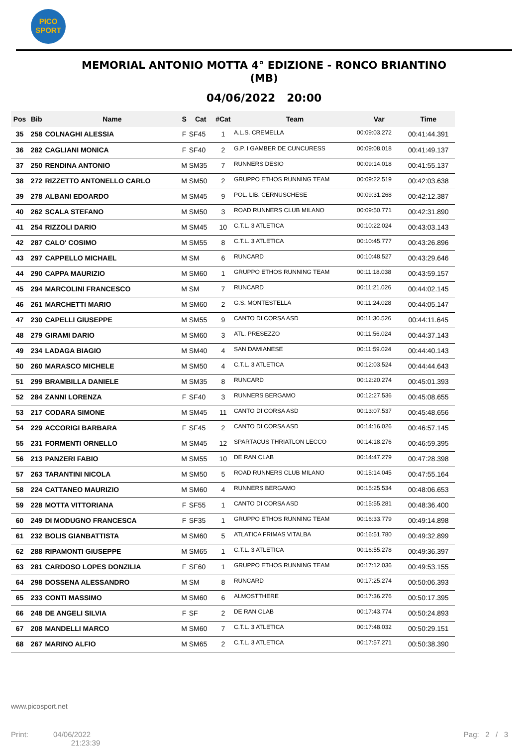PICO
SPORT
MEMORIAL ANTONIO MOTTA 4° EDIZIONE - RONCO BRIANTINO (MB)
04/06/2022 20:00
| Pos | Bib | Name | S | Cat | #Cat | Team | Var | Time |
| --- | --- | --- | --- | --- | --- | --- | --- | --- |
| 35 | 258 | COLNAGHI ALESSIA | F | SF45 | 1 | A.L.S. CREMELLA | 00:09:03.272 | 00:41:44.391 |
| 36 | 282 | CAGLIANI MONICA | F | SF40 | 2 | G.P. I GAMBER DE CUNCURESS | 00:09:08.018 | 00:41:49.137 |
| 37 | 250 | RENDINA ANTONIO | M | SM35 | 7 | RUNNERS DESIO | 00:09:14.018 | 00:41:55.137 |
| 38 | 272 | RIZZETTO ANTONELLO CARLO | M | SM50 | 2 | GRUPPO ETHOS RUNNING TEAM | 00:09:22.519 | 00:42:03.638 |
| 39 | 278 | ALBANI EDOARDO | M | SM45 | 9 | POL. LIB. CERNUSCHESE | 00:09:31.268 | 00:42:12.387 |
| 40 | 262 | SCALA STEFANO | M | SM50 | 3 | ROAD RUNNERS CLUB MILANO | 00:09:50.771 | 00:42:31.890 |
| 41 | 254 | RIZZOLI DARIO | M | SM45 | 10 | C.T.L. 3 ATLETICA | 00:10:22.024 | 00:43:03.143 |
| 42 | 287 | CALO' COSIMO | M | SM55 | 8 | C.T.L. 3 ATLETICA | 00:10:45.777 | 00:43:26.896 |
| 43 | 297 | CAPPELLO MICHAEL | M | SM | 6 | RUNCARD | 00:10:48.527 | 00:43:29.646 |
| 44 | 290 | CAPPA MAURIZIO | M | SM60 | 1 | GRUPPO ETHOS RUNNING TEAM | 00:11:18.038 | 00:43:59.157 |
| 45 | 294 | MARCOLINI FRANCESCO | M | SM | 7 | RUNCARD | 00:11:21.026 | 00:44:02.145 |
| 46 | 261 | MARCHETTI MARIO | M | SM60 | 2 | G.S. MONTESTELLA | 00:11:24.028 | 00:44:05.147 |
| 47 | 230 | CAPELLI GIUSEPPE | M | SM55 | 9 | CANTO DI CORSA ASD | 00:11:30.526 | 00:44:11.645 |
| 48 | 279 | GIRAMI DARIO | M | SM60 | 3 | ATL. PRESEZZO | 00:11:56.024 | 00:44:37.143 |
| 49 | 234 | LADAGA BIAGIO | M | SM40 | 4 | SAN DAMIANESE | 00:11:59.024 | 00:44:40.143 |
| 50 | 260 | MARASCO MICHELE | M | SM50 | 4 | C.T.L. 3 ATLETICA | 00:12:03.524 | 00:44:44.643 |
| 51 | 299 | BRAMBILLA DANIELE | M | SM35 | 8 | RUNCARD | 00:12:20.274 | 00:45:01.393 |
| 52 | 284 | ZANNI LORENZA | F | SF40 | 3 | RUNNERS BERGAMO | 00:12:27.536 | 00:45:08.655 |
| 53 | 217 | CODARA SIMONE | M | SM45 | 11 | CANTO DI CORSA ASD | 00:13:07.537 | 00:45:48.656 |
| 54 | 229 | ACCORIGI BARBARA | F | SF45 | 2 | CANTO DI CORSA ASD | 00:14:16.026 | 00:46:57.145 |
| 55 | 231 | FORMENTI ORNELLO | M | SM45 | 12 | SPARTACUS THRIATLON LECCO | 00:14:18.276 | 00:46:59.395 |
| 56 | 213 | PANZERI FABIO | M | SM55 | 10 | DE RAN CLAB | 00:14:47.279 | 00:47:28.398 |
| 57 | 263 | TARANTINI NICOLA | M | SM50 | 5 | ROAD RUNNERS CLUB MILANO | 00:15:14.045 | 00:47:55.164 |
| 58 | 224 | CATTANEO MAURIZIO | M | SM60 | 4 | RUNNERS BERGAMO | 00:15:25.534 | 00:48:06.653 |
| 59 | 228 | MOTTA VITTORIANA | F | SF55 | 1 | CANTO DI CORSA ASD | 00:15:55.281 | 00:48:36.400 |
| 60 | 249 | DI MODUGNO FRANCESCA | F | SF35 | 1 | GRUPPO ETHOS RUNNING TEAM | 00:16:33.779 | 00:49:14.898 |
| 61 | 232 | BOLIS GIANBATTISTA | M | SM60 | 5 | ATLATICA FRIMAS VITALBA | 00:16:51.780 | 00:49:32.899 |
| 62 | 288 | RIPAMONTI GIUSEPPE | M | SM65 | 1 | C.T.L. 3 ATLETICA | 00:16:55.278 | 00:49:36.397 |
| 63 | 281 | CARDOSO LOPES DONZILIA | F | SF60 | 1 | GRUPPO ETHOS RUNNING TEAM | 00:17:12.036 | 00:49:53.155 |
| 64 | 298 | DOSSENA ALESSANDRO | M | SM | 8 | RUNCARD | 00:17:25.274 | 00:50:06.393 |
| 65 | 233 | CONTI MASSIMO | M | SM60 | 6 | ALMOSTTHERE | 00:17:36.276 | 00:50:17.395 |
| 66 | 248 | DE ANGELI SILVIA | F | SF | 2 | DE RAN CLAB | 00:17:43.774 | 00:50:24.893 |
| 67 | 208 | MANDELLI MARCO | M | SM60 | 7 | C.T.L. 3 ATLETICA | 00:17:48.032 | 00:50:29.151 |
| 68 | 267 | MARINO ALFIO | M | SM65 | 2 | C.T.L. 3 ATLETICA | 00:17:57.271 | 00:50:38.390 |
www.picosport.net
Print: 04/06/2022
21:23:39
Pag: 2 / 3